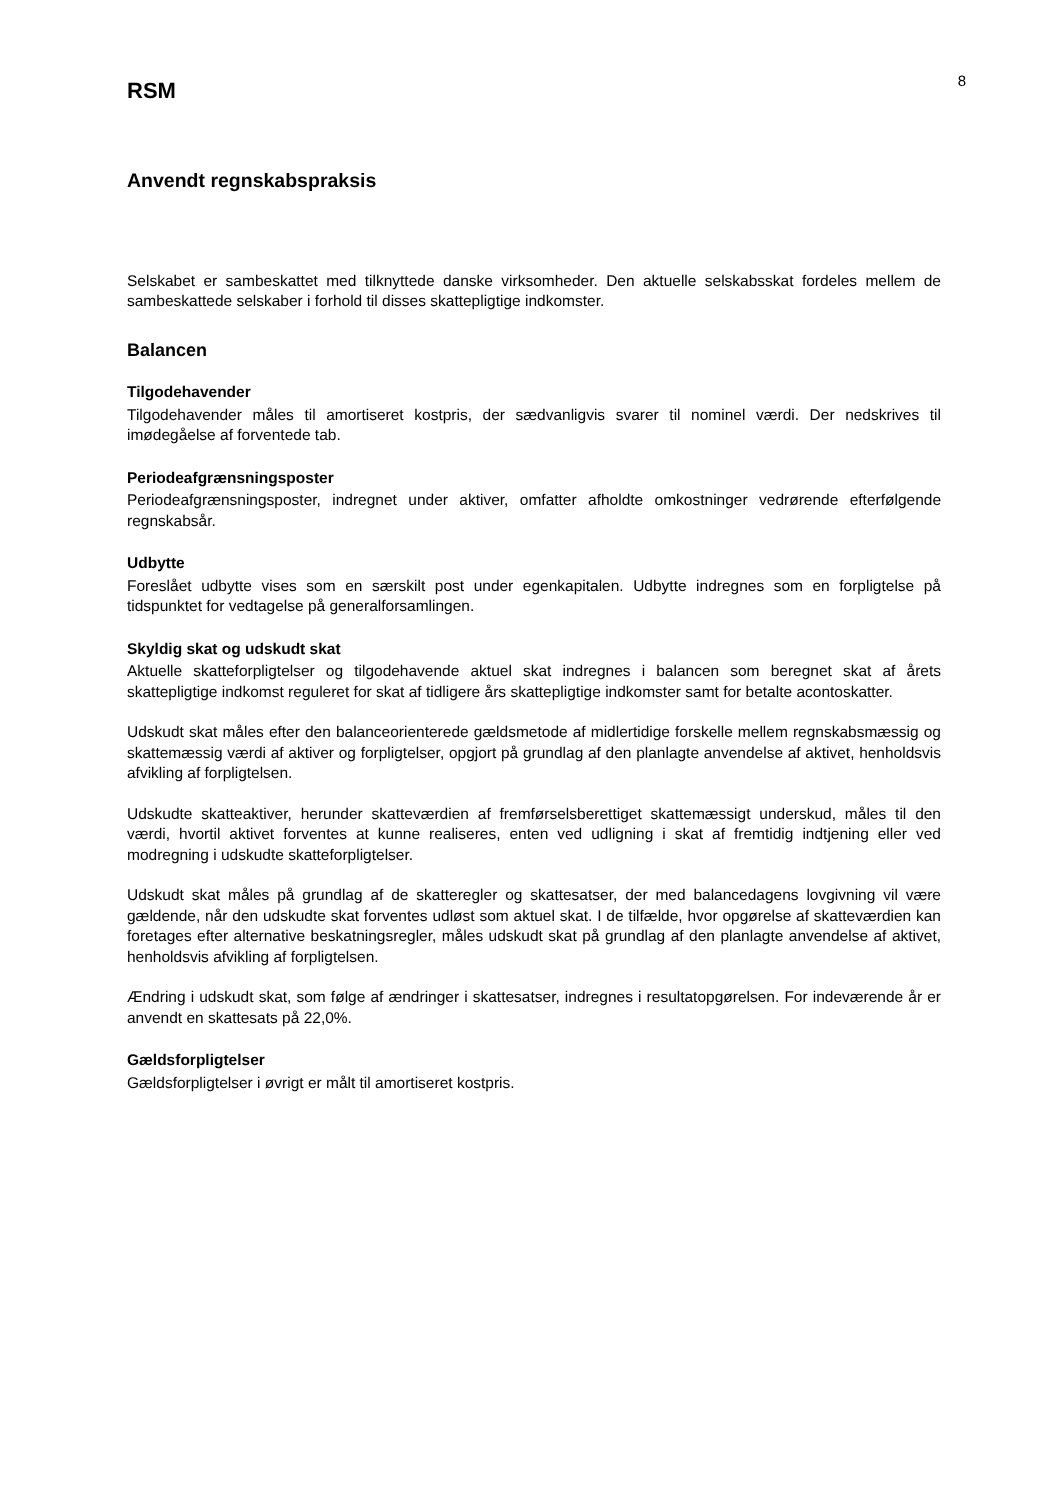RSM
8
Anvendt regnskabspraksis
Selskabet er sambeskattet med tilknyttede danske virksomheder. Den aktuelle selskabsskat fordeles mellem de sambeskattede selskaber i forhold til disses skattepligtige indkomster.
Balancen
Tilgodehavender
Tilgodehavender måles til amortiseret kostpris, der sædvanligvis svarer til nominel værdi. Der nedskrives til imødegåelse af forventede tab.
Periodeafgrænsningsposter
Periodeafgrænsningsposter, indregnet under aktiver, omfatter afholdte omkostninger vedrørende efterfølgende regnskabsår.
Udbytte
Foreslået udbytte vises som en særskilt post under egenkapitalen. Udbytte indregnes som en forpligtelse på tidspunktet for vedtagelse på generalforsamlingen.
Skyldig skat og udskudt skat
Aktuelle skatteforpligtelser og tilgodehavende aktuel skat indregnes i balancen som beregnet skat af årets skattepligtige indkomst reguleret for skat af tidligere års skattepligtige indkomster samt for betalte acontoskatter.
Udskudt skat måles efter den balanceorienterede gældsmetode af midlertidige forskelle mellem regnskabsmæssig og skattemæssig værdi af aktiver og forpligtelser, opgjort på grundlag af den planlagte anvendelse af aktivet, henholdsvis afvikling af forpligtelsen.
Udskudte skatteaktiver, herunder skatteværdien af fremførselsberettiget skattemæssigt underskud, måles til den værdi, hvortil aktivet forventes at kunne realiseres, enten ved udligning i skat af fremtidig indtjening eller ved modregning i udskudte skatteforpligtelser.
Udskudt skat måles på grundlag af de skatteregler og skattesatser, der med balancedagens lovgivning vil være gældende, når den udskudte skat forventes udløst som aktuel skat. I de tilfælde, hvor opgørelse af skatteværdien kan foretages efter alternative beskatningsregler, måles udskudt skat på grundlag af den planlagte anvendelse af aktivet, henholdsvis afvikling af forpligtelsen.
Ændring i udskudt skat, som følge af ændringer i skattesatser, indregnes i resultatopgørelsen. For indeværende år er anvendt en skattesats på 22,0%.
Gældsforpligtelser
Gældsforpligtelser i øvrigt er målt til amortiseret kostpris.